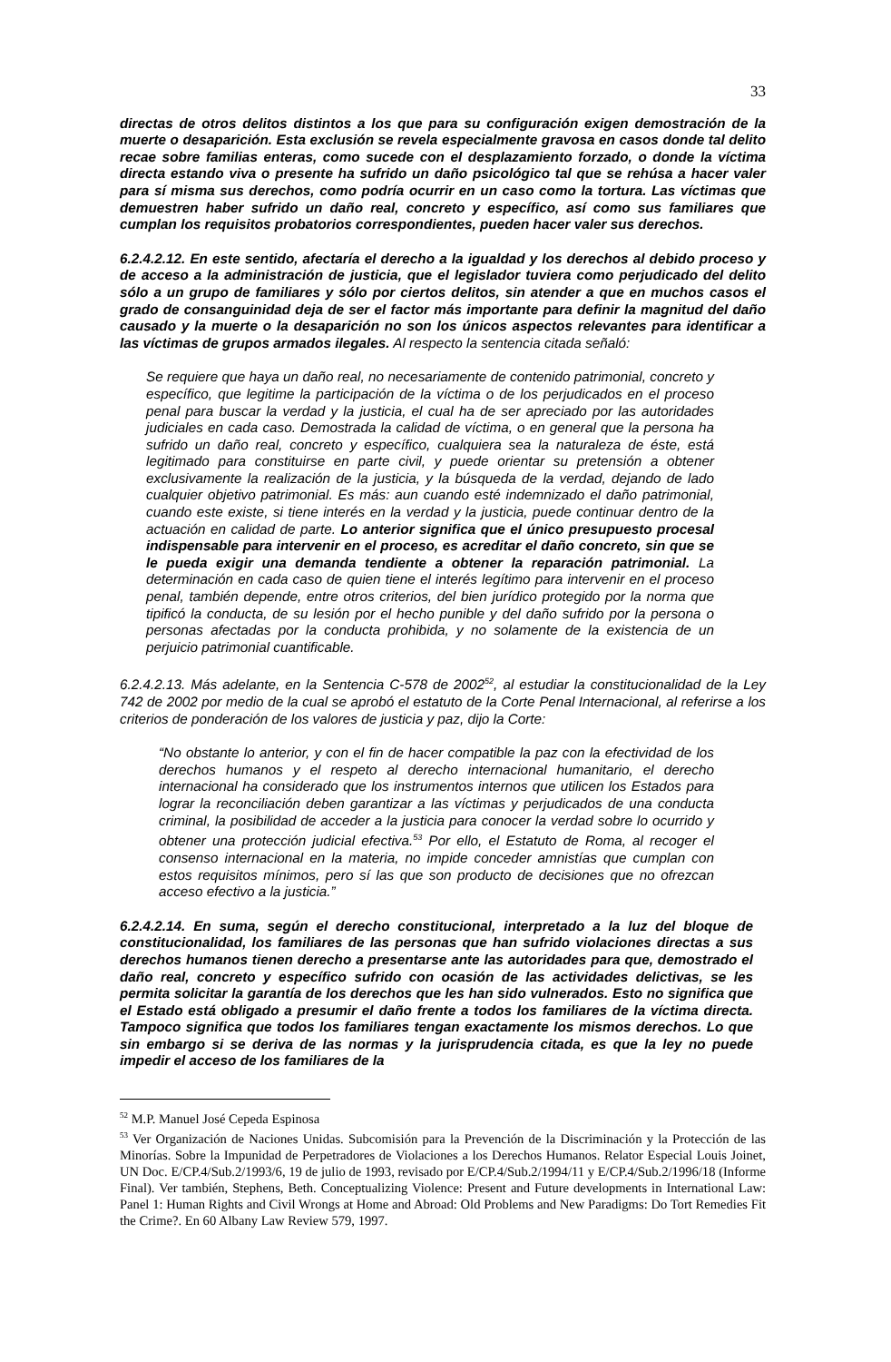33
directas de otros delitos distintos a los que para su configuración exigen demostración de la muerte o desaparición. Esta exclusión se revela especialmente gravosa en casos donde tal delito recae sobre familias enteras, como sucede con el desplazamiento forzado, o donde la víctima directa estando viva o presente ha sufrido un daño psicológico tal que se rehúsa a hacer valer para sí misma sus derechos, como podría ocurrir en un caso como la tortura. Las víctimas que demuestren haber sufrido un daño real, concreto y específico, así como sus familiares que cumplan los requisitos probatorios correspondientes, pueden hacer valer sus derechos.
6.2.4.2.12. En este sentido, afectaría el derecho a la igualdad y los derechos al debido proceso y de acceso a la administración de justicia, que el legislador tuviera como perjudicado del delito sólo a un grupo de familiares y sólo por ciertos delitos, sin atender a que en muchos casos el grado de consanguinidad deja de ser el factor más importante para definir la magnitud del daño causado y la muerte o la desaparición no son los únicos aspectos relevantes para identificar a las víctimas de grupos armados ilegales. Al respecto la sentencia citada señaló:
Se requiere que haya un daño real, no necesariamente de contenido patrimonial, concreto y específico, que legitime la participación de la víctima o de los perjudicados en el proceso penal para buscar la verdad y la justicia, el cual ha de ser apreciado por las autoridades judiciales en cada caso. Demostrada la calidad de víctima, o en general que la persona ha sufrido un daño real, concreto y específico, cualquiera sea la naturaleza de éste, está legitimado para constituirse en parte civil, y puede orientar su pretensión a obtener exclusivamente la realización de la justicia, y la búsqueda de la verdad, dejando de lado cualquier objetivo patrimonial. Es más: aun cuando esté indemnizado el daño patrimonial, cuando este existe, si tiene interés en la verdad y la justicia, puede continuar dentro de la actuación en calidad de parte. Lo anterior significa que el único presupuesto procesal indispensable para intervenir en el proceso, es acreditar el daño concreto, sin que se le pueda exigir una demanda tendiente a obtener la reparación patrimonial. La determinación en cada caso de quien tiene el interés legítimo para intervenir en el proceso penal, también depende, entre otros criterios, del bien jurídico protegido por la norma que tipificó la conducta, de su lesión por el hecho punible y del daño sufrido por la persona o personas afectadas por la conducta prohibida, y no solamente de la existencia de un perjuicio patrimonial cuantificable.
6.2.4.2.13. Más adelante, en la Sentencia C-578 de 2002<sup>52</sup>, al estudiar la constitucionalidad de la Ley 742 de 2002 por medio de la cual se aprobó el estatuto de la Corte Penal Internacional, al referirse a los criterios de ponderación de los valores de justicia y paz, dijo la Corte:
“No obstante lo anterior, y con el fin de hacer compatible la paz con la efectividad de los derechos humanos y el respeto al derecho internacional humanitario, el derecho internacional ha considerado que los instrumentos internos que utilicen los Estados para lograr la reconciliación deben garantizar a las víctimas y perjudicados de una conducta criminal, la posibilidad de acceder a la justicia para conocer la verdad sobre lo ocurrido y obtener una protección judicial efectiva.<sup>53</sup> Por ello, el Estatuto de Roma, al recoger el consenso internacional en la materia, no impide conceder amnistías que cumplan con estos requisitos mínimos, pero sí las que son producto de decisiones que no ofrezcan acceso efectivo a la justicia.”
6.2.4.2.14. En suma, según el derecho constitucional, interpretado a la luz del bloque de constitucionalidad, los familiares de las personas que han sufrido violaciones directas a sus derechos humanos tienen derecho a presentarse ante las autoridades para que, demostrado el daño real, concreto y específico sufrido con ocasión de las actividades delictivas, se les permita solicitar la garantía de los derechos que les han sido vulnerados. Esto no significa que el Estado está obligado a presumir el daño frente a todos los familiares de la víctima directa. Tampoco significa que todos los familiares tengan exactamente los mismos derechos. Lo que sin embargo si se deriva de las normas y la jurisprudencia citada, es que la ley no puede impedir el acceso de los familiares de la
<sup>52</sup> M.P. Manuel José Cepeda Espinosa
<sup>53</sup> Ver Organización de Naciones Unidas. Subcomisión para la Prevención de la Discriminación y la Protección de las Minorías. Sobre la Impunidad de Perpetradores de Violaciones a los Derechos Humanos. Relator Especial Louis Joinet, UN Doc. E/CP.4/Sub.2/1993/6, 19 de julio de 1993, revisado por E/CP.4/Sub.2/1994/11 y E/CP.4/Sub.2/1996/18 (Informe Final). Ver también, Stephens, Beth. Conceptualizing Violence: Present and Future developments in International Law: Panel 1: Human Rights and Civil Wrongs at Home and Abroad: Old Problems and New Paradigms: Do Tort Remedies Fit the Crime?. En 60 Albany Law Review 579, 1997.